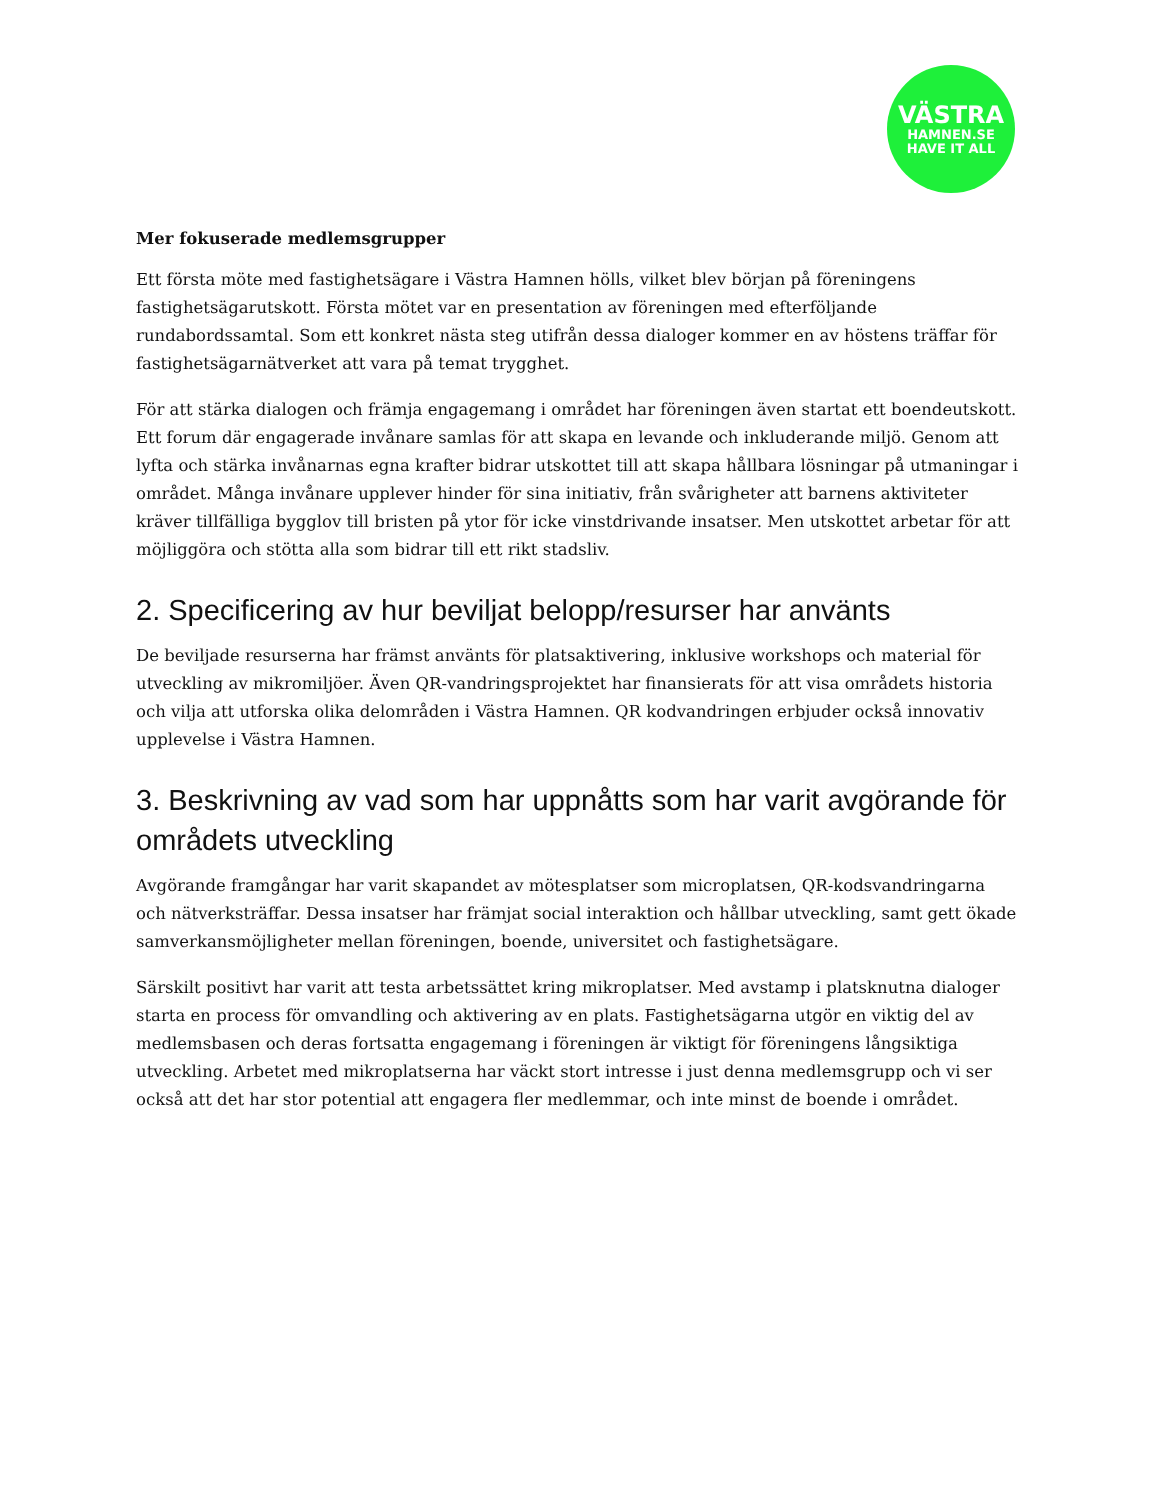VÄSTRA
HAMNEN.SE
HAVE IT ALL
Mer fokuserade medlemsgrupper
Ett första möte med fastighetsägare i Västra Hamnen hölls, vilket blev början på föreningens fastighetsägarutskott. Första mötet var en presentation av föreningen med efterföljande rundabordssamtal. Som ett konkret nästa steg utifrån dessa dialoger kommer en av höstens träffar för fastighetsägarnätverket att vara på temat trygghet.
För att stärka dialogen och främja engagemang i området har föreningen även startat ett boendeutskott. Ett forum där engagerade invånare samlas för att skapa en levande och inkluderande miljö. Genom att lyfta och stärka invånarnas egna krafter bidrar utskottet till att skapa hållbara lösningar på utmaningar i området. Många invånare upplever hinder för sina initiativ, från svårigheter att barnens aktiviteter kräver tillfälliga bygglov till bristen på ytor för icke vinstdrivande insatser. Men utskottet arbetar för att möjliggöra och stötta alla som bidrar till ett rikt stadsliv.
2. Specificering av hur beviljat belopp/resurser har använts
De beviljade resurserna har främst använts för platsaktivering, inklusive workshops och material för utveckling av mikromiljöer. Även QR-vandringsprojektet har finansierats för att visa områdets historia och vilja att utforska olika delområden i Västra Hamnen. QR kodvandringen erbjuder också innovativ upplevelse i Västra Hamnen.
3. Beskrivning av vad som har uppnåtts som har varit avgörande för områdets utveckling
Avgörande framgångar har varit skapandet av mötesplatser som microplatsen, QR-kodsvandringarna och nätverksträffar. Dessa insatser har främjat social interaktion och hållbar utveckling, samt gett ökade samverkansmöjligheter mellan föreningen, boende, universitet och fastighetsägare.
Särskilt positivt har varit att testa arbetssättet kring mikroplatser. Med avstamp i platsknutna dialoger starta en process för omvandling och aktivering av en plats. Fastighetsägarna utgör en viktig del av medlemsbasen och deras fortsatta engagemang i föreningen är viktigt för föreningens långsiktiga utveckling. Arbetet med mikroplatserna har väckt stort intresse i just denna medlemsgrupp och vi ser också att det har stor potential att engagera fler medlemmar, och inte minst de boende i området.